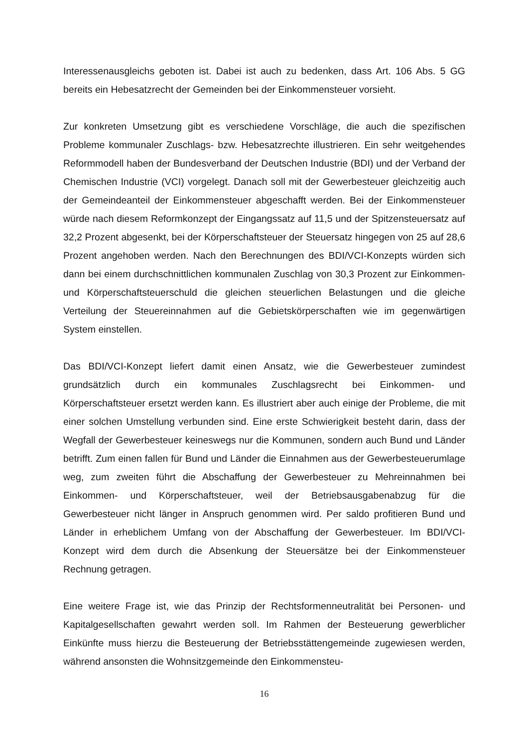Interessenausgleichs geboten ist. Dabei ist auch zu bedenken, dass Art. 106 Abs. 5 GG bereits ein Hebesatzrecht der Gemeinden bei der Einkommensteuer vorsieht.
Zur konkreten Umsetzung gibt es verschiedene Vorschläge, die auch die spezifischen Probleme kommunaler Zuschlags- bzw. Hebesatzrechte illustrieren. Ein sehr weitgehendes Reformmodell haben der Bundesverband der Deutschen Industrie (BDI) und der Verband der Chemischen Industrie (VCI) vorgelegt. Danach soll mit der Gewerbesteuer gleichzeitig auch der Gemeindeanteil der Einkommensteuer abgeschafft werden. Bei der Einkommensteuer würde nach diesem Reformkonzept der Eingangssatz auf 11,5 und der Spitzensteuersatz auf 32,2 Prozent abgesenkt, bei der Körperschaftsteuer der Steuersatz hingegen von 25 auf 28,6 Prozent angehoben werden. Nach den Berechnungen des BDI/VCI-Konzepts würden sich dann bei einem durchschnittlichen kommunalen Zuschlag von 30,3 Prozent zur Einkommen- und Körperschaftsteuerschuld die gleichen steuerlichen Belastungen und die gleiche Verteilung der Steuereinnahmen auf die Gebietskörperschaften wie im gegenwärtigen System einstellen.
Das BDI/VCI-Konzept liefert damit einen Ansatz, wie die Gewerbesteuer zumindest grundsätzlich durch ein kommunales Zuschlagsrecht bei Einkommen- und Körperschaftsteuer ersetzt werden kann. Es illustriert aber auch einige der Probleme, die mit einer solchen Umstellung verbunden sind. Eine erste Schwierigkeit besteht darin, dass der Wegfall der Gewerbesteuer keineswegs nur die Kommunen, sondern auch Bund und Länder betrifft. Zum einen fallen für Bund und Länder die Einnahmen aus der Gewerbesteuerumlage weg, zum zweiten führt die Abschaffung der Gewerbesteuer zu Mehreinnahmen bei Einkommen- und Körperschaftsteuer, weil der Betriebsausgabenabzug für die Gewerbesteuer nicht länger in Anspruch genommen wird. Per saldo profitieren Bund und Länder in erheblichem Umfang von der Abschaffung der Gewerbesteuer. Im BDI/VCI-Konzept wird dem durch die Absenkung der Steuersätze bei der Einkommensteuer Rechnung getragen.
Eine weitere Frage ist, wie das Prinzip der Rechtsformenneutralität bei Personen- und Kapitalgesellschaften gewahrt werden soll. Im Rahmen der Besteuerung gewerblicher Einkünfte muss hierzu die Besteuerung der Betriebsstättengemeinde zugewiesen werden, während ansonsten die Wohnsitzgemeinde den Einkommensteu-
16